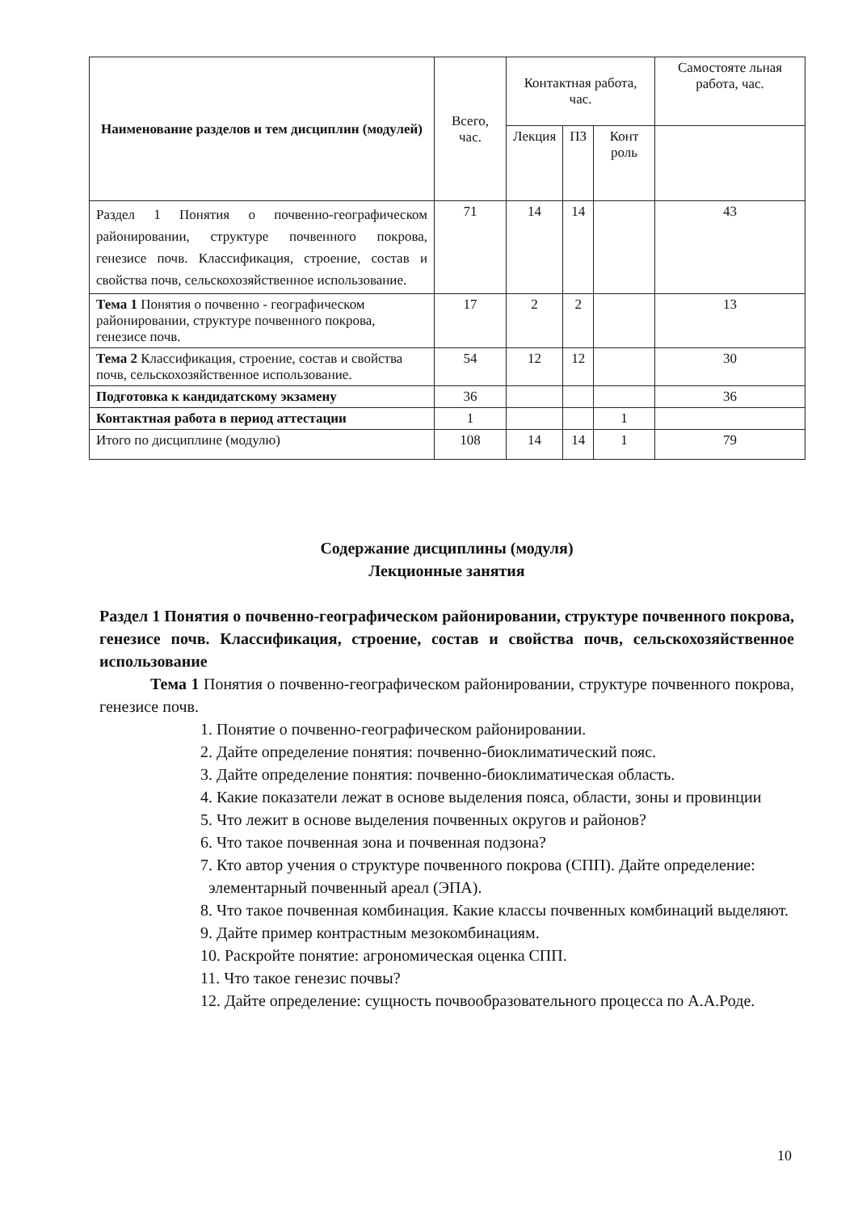| Наименование разделов и тем дисциплин (модулей) | Всего, час. | Контактная работа, час. | | | Самостояте льная работа, час. |
| --- | --- | --- | --- | --- | --- |
| | | Лекция | ПЗ | Конт роль | |
| Раздел 1 Понятия о почвенно-географическом районировании, структуре почвенного покрова, генезисе почв. Классификация, строение, состав и свойства почв, сельскохозяйственное использование. | 71 | 14 | 14 | | 43 |
| Тема 1 Понятия о почвенно - географическом районировании, структуре почвенного покрова, генезисе почв. | 17 | 2 | 2 | | 13 |
| Тема 2 Классификация, строение, состав и свойства почв, сельскохозяйственное использование. | 54 | 12 | 12 | | 30 |
| Подготовка к кандидатскому экзамену | 36 | | | | 36 |
| Контактная работа в период аттестации | 1 | | | 1 | |
| Итого по дисциплине (модулю) | 108 | 14 | 14 | 1 | 79 |
Содержание дисциплины (модуля)
Лекционные занятия
Раздел 1 Понятия о почвенно-географическом районировании, структуре почвенного покрова, генезисе почв. Классификация, строение, состав и свойства почв, сельскохозяйственное использование
Тема 1 Понятия о почвенно-географическом районировании, структуре почвенного покрова, генезисе почв.
1. Понятие о почвенно-географическом районировании.
2. Дайте определение понятия: почвенно-биоклиматический пояс.
3. Дайте определение понятия: почвенно-биоклиматическая область.
4. Какие показатели лежат в основе выделения пояса, области, зоны и провинции
5. Что лежит в основе выделения почвенных округов и районов?
6. Что такое почвенная зона и почвенная подзона?
7. Кто автор учения о структуре почвенного покрова (СПП). Дайте определение: элементарный почвенный ареал (ЭПА).
8. Что такое почвенная комбинация. Какие классы почвенных комбинаций выделяют.
9. Дайте пример контрастным мезокомбинациям.
10. Раскройте понятие: агрономическая оценка СПП.
11. Что такое генезис почвы?
12. Дайте определение: сущность почвообразовательного процесса по А.А.Роде.
10